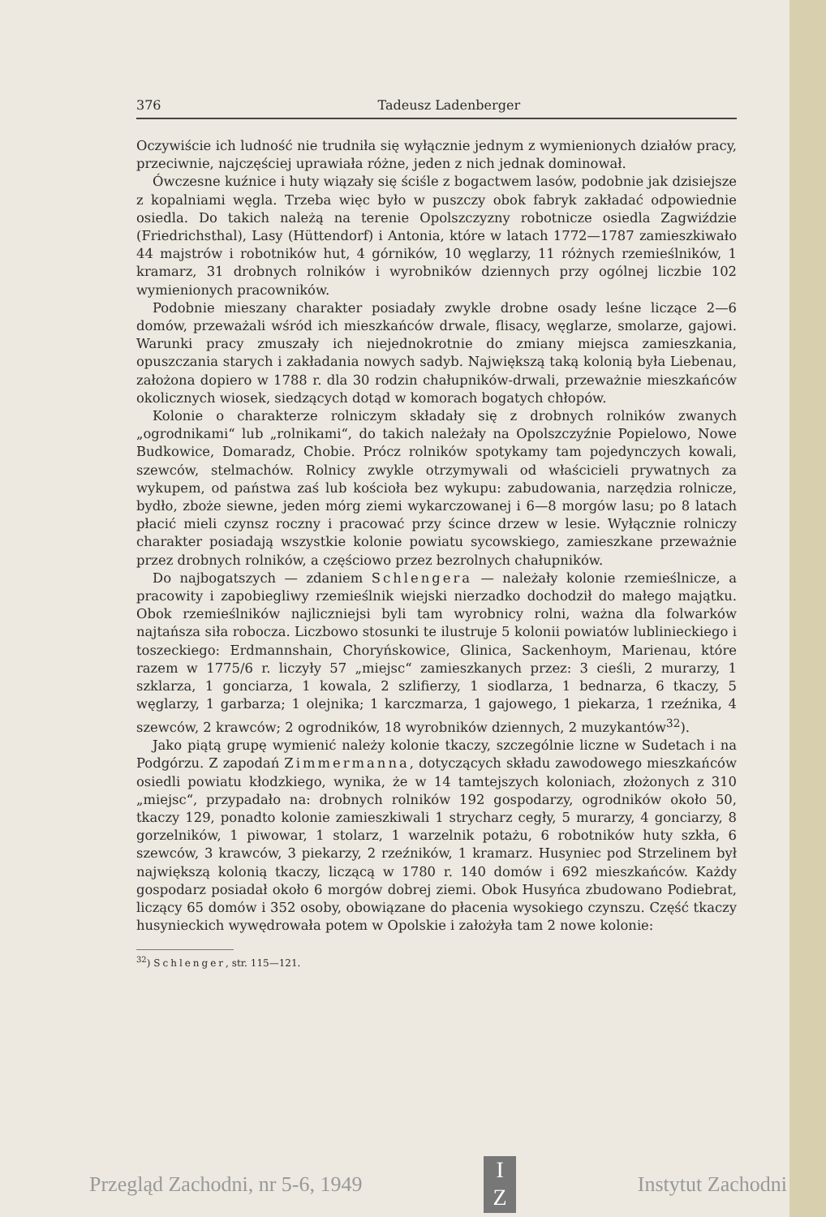376 Tadeusz Ladenberger
Oczywiście ich ludność nie trudniła się wyłącznie jednym z wymienionych działów pracy, przeciwnie, najczęściej uprawiała różne, jeden z nich jednak dominował.
Ówczesne kuźnice i huty wiązały się ściśle z bogactwem lasów, podobnie jak dzisiejsze z kopalniami węgla. Trzeba więc było w puszczy obok fabryk zakładać odpowiednie osiedla. Do takich należą na terenie Opolszczyzny robotnicze osiedla Zagwiździe (Friedrichsthal), Lasy (Hüttendorf) i Antonia, które w latach 1772—1787 zamieszkiwało 44 majstrów i robotników hut, 4 górników, 10 węglarzy, 11 różnych rzemieślników, 1 kramarz, 31 drobnych rolników i wyrobników dziennych przy ogólnej liczbie 102 wymienionych pracowników.
Podobnie mieszany charakter posiadały zwykle drobne osady leśne liczące 2—6 domów, przeważali wśród ich mieszkańców drwale, flisacy, węglarze, smolarze, gajowi. Warunki pracy zmuszały ich niejednokrotnie do zmiany miejsca zamieszkania, opuszczania starych i zakładania nowych sadyb. Największą taką kolonią była Liebenau, założona dopiero w 1788 r. dla 30 rodzin chałupników-drwali, przeważnie mieszkańców okolicznych wiosek, siedzących dotąd w komorach bogatych chłopów.
Kolonie o charakterze rolniczym składały się z drobnych rolników zwanych „ogrodnikami“ lub „rolnikami“, do takich należały na Opolszczyźnie Popielowo, Nowe Budkowice, Domaradz, Chobie. Prócz rolników spotykamy tam pojedynczych kowali, szewców, stelmachów. Rolnicy zwykle otrzymywali od właścicieli prywatnych za wykupem, od państwa zaś lub kościoła bez wykupu: zabudowania, narzędzia rolnicze, bydło, zboże siewne, jeden mórg ziemi wykarczowanej i 6—8 morgów lasu; po 8 latach płacić mieli czynsz roczny i pracować przy ścince drzew w lesie. Wyłącznie rolniczy charakter posiadają wszystkie kolonie powiatu sycowskiego, zamieszkane przeważnie przez drobnych rolników, a częściowo przez bezrolnych chałupników.
Do najbogatszych — zdaniem Schlengera — należały kolonie rzemieślnicze, a pracowity i zapobiegliwy rzemieślnik wiejski nierzadko dochodził do małego majątku. Obok rzemieślników najliczniejsi byli tam wyrobnicy rolni, ważna dla folwarków najtańsza siła robocza. Liczbowo stosunki te ilustruje 5 kolonii powiatów lublinieckiego i toszeckiego: Erdmannshain, Choryńskowice, Glinica, Sackenhoym, Marienau, które razem w 1775/6 r. liczyły 57 „miejsc“ zamieszkanych przez: 3 cieśli, 2 murarzy, 1 szklarza, 1 gonciarza, 1 kowala, 2 szlifierzy, 1 siodlarza, 1 bednarza, 6 tkaczy, 5 węglarzy, 1 garbarza; 1 olejnika; 1 karczmarza, 1 gajowego, 1 piekarza, 1 rzeźnika, 4 szewców, 2 krawców; 2 ogrodników, 18 wyrobników dziennych, 2 muzykantów<sup>32</sup>).
Jako piątą grupę wymienić należy kolonie tkaczy, szczególnie liczne w Sudetach i na Podgórzu. Z zapodań Zimmermanna, dotyczących składu zawodowego mieszkańców osiedli powiatu kłodzkiego, wynika, że w 14 tamtejszych koloniach, złożonych z 310 „miejsc“, przypadało na: drobnych rolników 192 gospodarzy, ogrodników około 50, tkaczy 129, ponadto kolonie zamieszkiwali 1 strycharz cegły, 5 murarzy, 4 gonciarzy, 8 gorzelników, 1 piwowar, 1 stolarz, 1 warzelnik potażu, 6 robotników huty szkła, 6 szewców, 3 krawców, 3 piekarzy, 2 rzeźników, 1 kramarz. Husyniec pod Strzelinem był największą kolonią tkaczy, liczącą w 1780 r. 140 domów i 692 mieszkańców. Każdy gospodarz posiadał około 6 morgów dobrej ziemi. Obok Husyńca zbudowano Podiebrat, liczący 65 domów i 352 osoby, obowiązane do płacenia wysokiego czynszu. Część tkaczy husynieckich wywędrowała potem w Opolskie i założyła tam 2 nowe kolonie:
<sup>32</sup>) Schlenger, str. 115—121.
Przegląd Zachodni, nr 5-6, 1949
I
Z
Instytut Zachodni